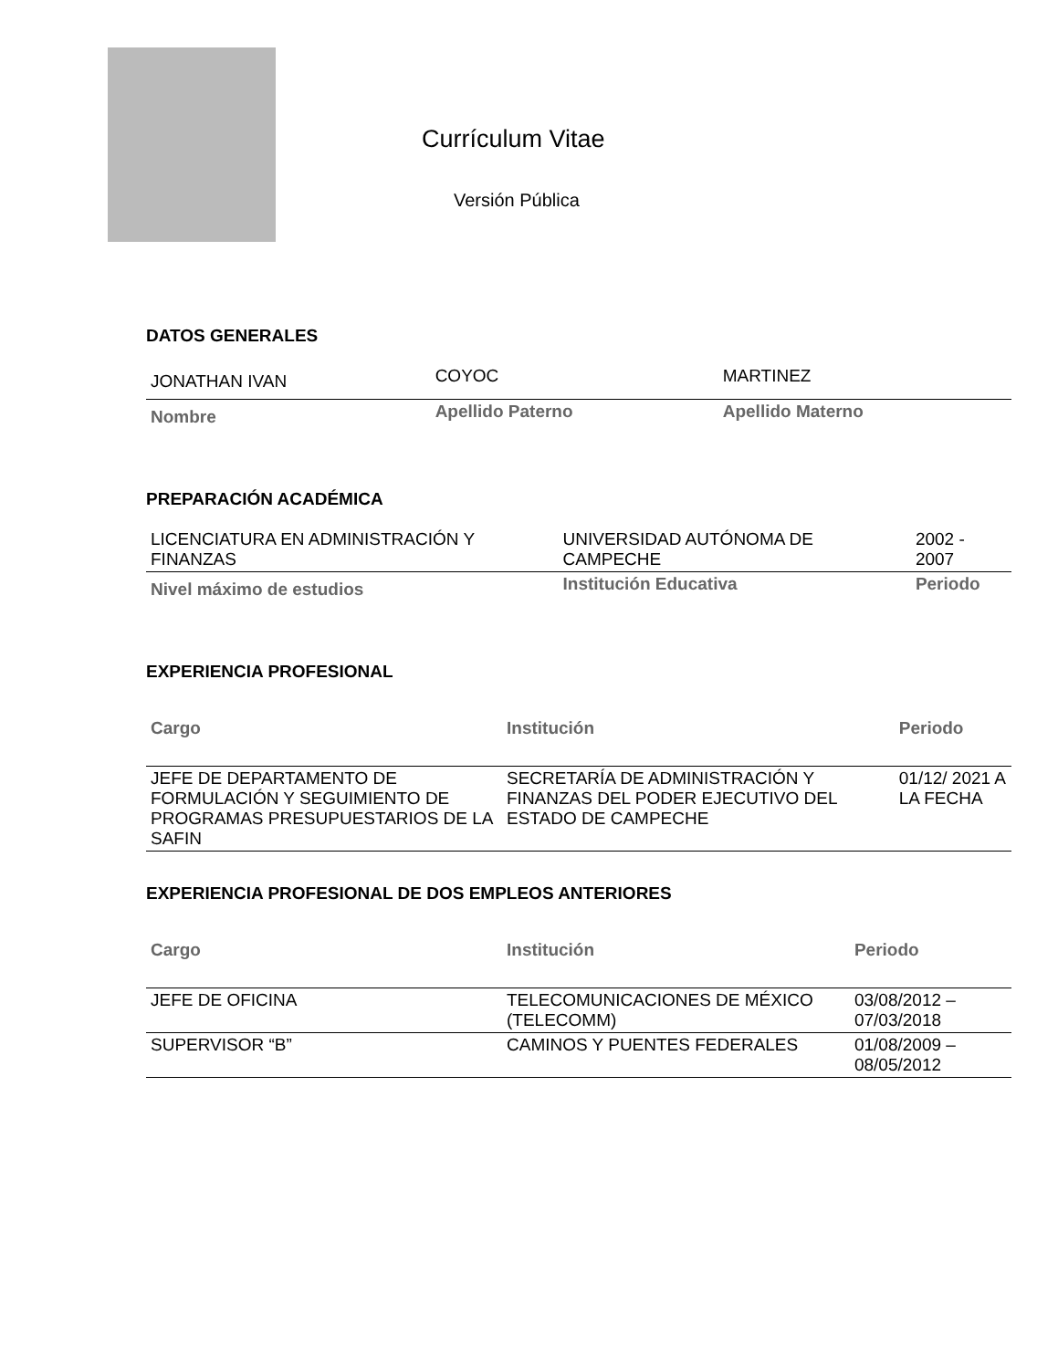Currículum Vitae
Versión Pública
DATOS GENERALES
| JONATHAN IVAN | COYOC | MARTINEZ |
| Nombre | Apellido Paterno | Apellido Materno |
PREPARACIÓN ACADÉMICA
| LICENCIATURA EN ADMINISTRACIÓN Y FINANZAS | UNIVERSIDAD AUTÓNOMA DE CAMPECHE | 2002 - 2007 |
| Nivel máximo de estudios | Institución Educativa | Periodo |
EXPERIENCIA PROFESIONAL
| Cargo | Institución | Periodo |
| JEFE DE DEPARTAMENTO DE FORMULACIÓN Y SEGUIMIENTO DE PROGRAMAS PRESUPUESTARIOS DE LA SAFIN | SECRETARÍA DE ADMINISTRACIÓN Y FINANZAS DEL PODER EJECUTIVO DEL ESTADO DE CAMPECHE | 01/12/ 2021 A LA FECHA |
EXPERIENCIA PROFESIONAL DE DOS EMPLEOS ANTERIORES
| Cargo | Institución | Periodo |
| JEFE DE OFICINA | TELECOMUNICACIONES DE MÉXICO (TELECOMM) | 03/08/2012 – 07/03/2018 |
| SUPERVISOR “B” | CAMINOS Y PUENTES FEDERALES | 01/08/2009 – 08/05/2012 |